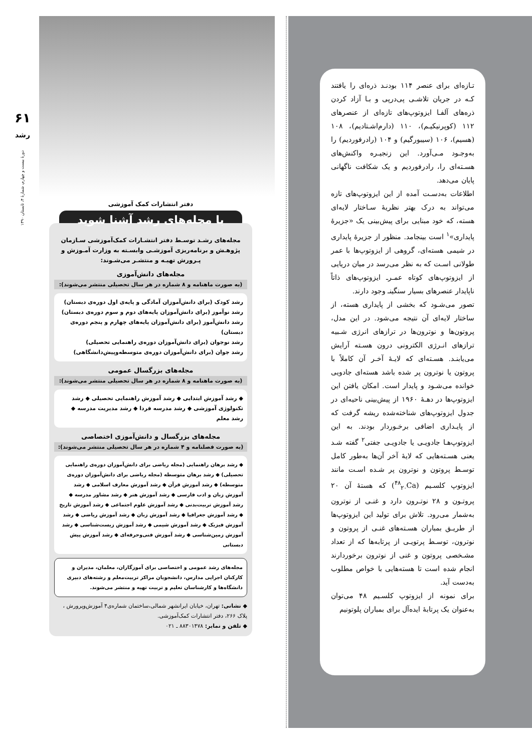۶۱
رشد
دورهٔ بیست و چهارم، شمارهٔ ۴، تابستان ۱۳۹۰
تـازه‌ای برای عنصر ۱۱۴ بودنـد ذره‌ای را یافتند کـه در جریان تلاشـی پی‌درپی و بـا آزاد کردن ذره‌های آلفـا ایزوتوپ‌های تازه‌ای از عنصرهای ۱۱۲ (کوپرنیکیـم)، ۱۱۰ (دارم‌اشـتادیم)، ۱۰۸ (هسیم)، ۱۰۶ (سیبورگیم) و ۱۰۴ (رادرفوردیم) را به‌وجـود مـی‌آورد. این زنجیـره واکنش‌های هسـته‌ای را، رادرفوردیم و یک شکافت ناگهانی پایان می‌دهد.
اطلاعات به‌دسـت آمده از این ایزوتوپ‌های تازه می‌تواند به درک بهتر نظریهٔ سـاختار لایه‌ای هسته، که خود مبنایی برای پیش‌بینی یک «جزیرهٔ پایداری»<sup>۱</sup> است بینجامد. منظور از جزیرهٔ پایداری در شیمی هسته‌ای، گروهی از ایزوتوپ‌ها با عمر طولانی اسـت که به نظر می‌رسد در میان دریایی از ایزوتوپ‌های کوتاه عمـرـ ایزوتوپ‌های ذاتاً ناپایدار عنصرهای بسیار سنگینـ وجود دارند.
تصور می‌شـود که بخشی از پایداری هسته، از ساختار لایه‌ای آن نتیجه می‌شود. در این مدل، پروتون‌ها و نوترون‌ها در ترازهای انرژی شـبیه ترازهای انـرژی الکترونی درون هسـته آرایش می‌یابنـد. هسـته‌ای که لایـهٔ آخـر آن کاملاً با پروتون یا نوترون پر شده باشد هسته‌ای جادویی خوانده می‌شـود و پایدار است. امکان یافتن این ایزوتوپ‌ها در دهـهٔ ۱۹۶۰ از پیش‌بینی ناحیه‌ای در جدول ایزوتوپ‌های شناخته‌شده ریشه گرفت که از پایـداری اضافی برخـوردار بودند. به این ایزوتوپ‌هـا جادویـی یا جادویـی جفتی<sup>۲</sup> گفته شـد یعنی هسـته‌هایی که لایهٔ آخر آن‌ها به‌طور کامل توسـط پروتون و نوترون پر شـده اسـت مانند ایزوتوپ کلسـیم (<sup>۴۸</sup><sub>۲۰</sub>Ca) که هستهٔ آن ۲۰ پروتـون و ۲۸ نوتـرون دارد و غنـی از نوترون به‌شمار می‌رود. تلاش برای تولید این ایزوتوپ‌ها از طریـق بمباران هسـته‌های غنـی از پروتون و نوترون، توسـط پرتویـی از پرتابه‌ها که از تعداد مشـخصی پروتون و غنی از نوترون برخوردارند انجام شده است تا هسته‌هایی با خواص مطلوب به‌دست آید.
برای نمونه از ایزوتوپ کلسـیم ۴۸ می‌توان به‌عنوان یک پرتابهٔ ایده‌آل برای بمباران پلوتونیم
دفتر انتشارات کمک آموزشی
با مجله‌های رشد آشنا شوید
مجله‌های رشـد توسـط دفتر انتشـارات کمک‌آموزشی سـازمان پژوهـش و برنامه‌ریزی آموزشـی وابسـته به وزارت آمـوزش و پـرورش تهیـه و منتشـر می‌شـوند:
مجله‌های دانش‌آموزی
(به صورت ماهنامه و ۸ شماره در هر سال تحصیلی منتشر می‌شوند):
رشد کودک (برای دانش‌آموزان آمادگی و پایه‌ی اول دوره‌ی دبستان)
رشد نوآموز (برای دانش‌آموزان پایه‌های دوم و سوم دوره‌ی دبستان)
رشد دانش‌آموز (برای دانش‌آموزان پایه‌های چهارم و پنجم دوره‌ی دبستان)
رشد نوجوان (برای دانش‌آموزان دوره‌ی راهنمایی تحصیلی)
رشد جوان (برای دانش‌آموزان دوره‌ی متوسطه‌وپیش‌دانشگاهی)
مجله‌های بزرگسال عمومی
(به صورت ماهنامه و ۸ شماره در هر سال تحصیلی منتشر می‌شوند):
◆ رشد آموزش ابتدایی ◆ رشد آموزش راهنمایی تحصیلی ◆ رشد تکنولوژی آموزشی ◆ رشد مدرسه فردا ◆ رشد مدیریت مدرسه ◆ رشد معلم
مجله‌های بزرگسال و دانش‌آموزی اختصاصی
(به صورت فصلنامه و ۴ شماره در هر سال تحصیلی منتشر می‌شوند):
◆ رشد برهان راهنمایی (مجله ریاضی برای دانش‌آموزان دوره‌ی راهنمایی تحصیلی) ◆ رشد برهان متوسطه (مجله ریاضی برای دانش‌آموزان دوره‌ی متوسطه) ◆ رشد آموزش قرآن ◆ رشد آموزش معارف اسلامی ◆ رشد آموزش زبان و ادب فارسی ◆ رشد آموزش هنر ◆ رشد مشاور مدرسه ◆ رشد آموزش تربیت‌بدنی ◆ رشد آموزش علوم اجتماعی ◆ رشد آموزش تاریخ ◆ رشد آموزش جغرافیا ◆ رشد آموزش زبان ◆ رشد آموزش ریاضی ◆ رشد آموزش فیزیک ◆ رشد آموزش شیمی ◆ رشد آموزش زیست‌شناسی ◆ رشد آموزش زمین‌شناسی ◆ رشد آموزش فنی‌وحرفه‌ای ◆ رشد آموزش پیش دبستانی
مجله‌های رشد عمومی و اختصاصی برای آموزگاران، معلمان، مدیران و کارکنان اجرایی مدارس، دانشجویان مراکز تربیت‌معلم و رشته‌های دبیری دانشگاه‌ها و کارشناسان تعلیم و تربیت تهیه و منتشر می‌شوند.
◆ نشانی: تهران، خیابان ایرانشهر شمالی،ساختمان شماره‌ی۴ آموزش‌وپرورش ، پلاک ۲۶۶، دفتر انتشارات کمک‌آموزشی.
◆ تلفن و نمابر: ۸۸۳۰۱۴۷۸ ـ ۰۲۱